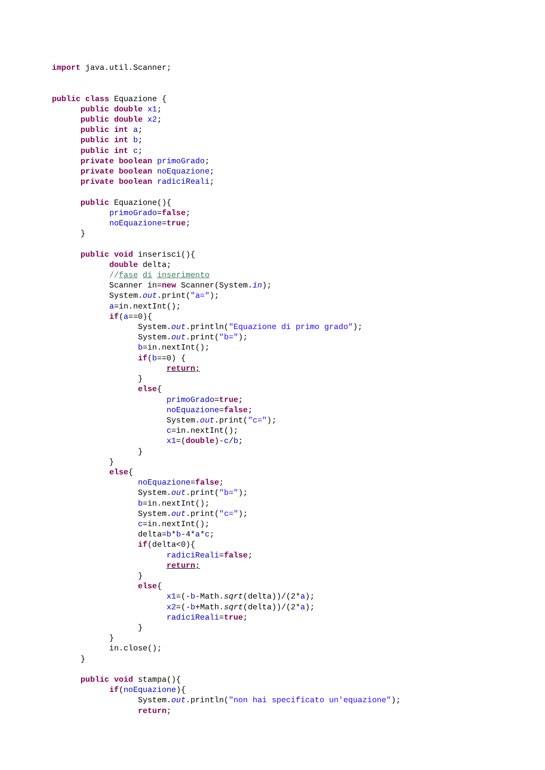import java.util.Scanner;


public class Equazione {
      public double x1;
      public double x2;
      public int a;
      public int b;
      public int c;
      private boolean primoGrado;
      private boolean noEquazione;
      private boolean radiciReali;

      public Equazione(){
            primoGrado=false;
            noEquazione=true;
      }

      public void inserisci(){
            double delta;
            //fase di inserimento
            Scanner in=new Scanner(System.in);
            System.out.print("a=");
            a=in.nextInt();
            if(a==0){
                  System.out.println("Equazione di primo grado");
                  System.out.print("b=");
                  b=in.nextInt();
                  if(b==0) {
                        return;
                  }
                  else{
                        primoGrado=true;
                        noEquazione=false;
                        System.out.print("c=");
                        c=in.nextInt();
                        x1=(double)-c/b;
                  }
            }
            else{
                  noEquazione=false;
                  System.out.print("b=");
                  b=in.nextInt();
                  System.out.print("c=");
                  c=in.nextInt();
                  delta=b*b-4*a*c;
                  if(delta<0){
                        radiciReali=false;
                        return;
                  }
                  else{
                        x1=(-b-Math.sqrt(delta))/(2*a);
                        x2=(-b+Math.sqrt(delta))/(2*a);
                        radiciReali=true;
                  }
            }
            in.close();
      }

      public void stampa(){
            if(noEquazione){
                  System.out.println("non hai specificato un'equazione");
                  return;